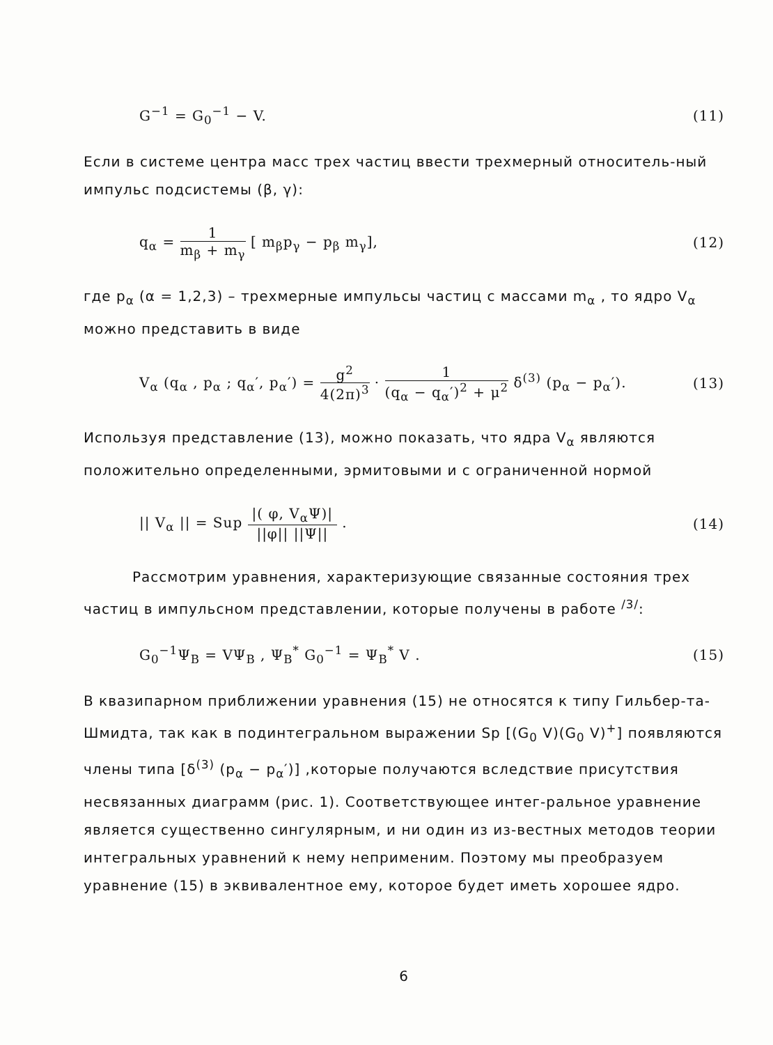G<sup>−1</sup> = G<sub>0</sub><sup>−1</sup> − V. (11)
Если в системе центра масс трех частиц ввести трехмерный относитель-ный импульс подсистемы (β, γ):
q<sub>α</sub> = 1 m<sub>β</sub> + m<sub>γ</sub> [ m<sub>β</sub>p<sub>γ</sub> − p<sub>β</sub> m<sub>γ</sub>], (12)
где p<sub>α</sub> (α = 1,2,3) – трехмерные импульсы частиц с массами m<sub>α</sub> , то ядро V<sub>α</sub> можно представить в виде
V<sub>α</sub> (q<sub>α</sub> , p<sub>α</sub> ; q<sub>α</sub>′, p<sub>α</sub>′) = g<sup>2</sup> 4(2π)<sup>3</sup> · 1 (q<sub>α</sub> − q<sub>α</sub>′)<sup>2</sup> + μ<sup>2</sup> δ<sup>(3)</sup> (p<sub>α</sub> − p<sub>α</sub>′). (13)
Используя представление (13), можно показать, что ядра V<sub>α</sub> являются положительно определенными, эрмитовыми и с ограниченной нормой
|| V<sub>α</sub> || = Sup |( φ, V<sub>α</sub>Ψ)| ||φ|| ||Ψ|| . (14)
Рассмотрим уравнения, характеризующие связанные состояния трех частиц в импульсном представлении, которые получены в работе <sup>/3/</sup>:
G<sub>0</sub><sup>−1</sup>Ψ<sub>B</sub> = VΨ<sub>B</sub> , Ψ<sub>B</sub><sup>*</sup> G<sub>0</sub><sup>−1</sup> = Ψ<sub>B</sub><sup>*</sup> V . (15)
В квазипарном приближении уравнения (15) не относятся к типу Гильбер-та-Шмидта, так как в подинтегральном выражении Sp [(G<sub>0</sub> V)(G<sub>0</sub> V)<sup>+</sup>] появляются члены типа [δ<sup>(3)</sup> (p<sub>α</sub> − p<sub>α</sub>′)] ,которые получаются вследствие присутствия несвязанных диаграмм (рис. 1). Соответствующее интег-ральное уравнение является существенно сингулярным, и ни один из из-вестных методов теории интегральных уравнений к нему неприменим. Поэтому мы преобразуем уравнение (15) в эквивалентное ему, которое будет иметь хорошее ядро.
6